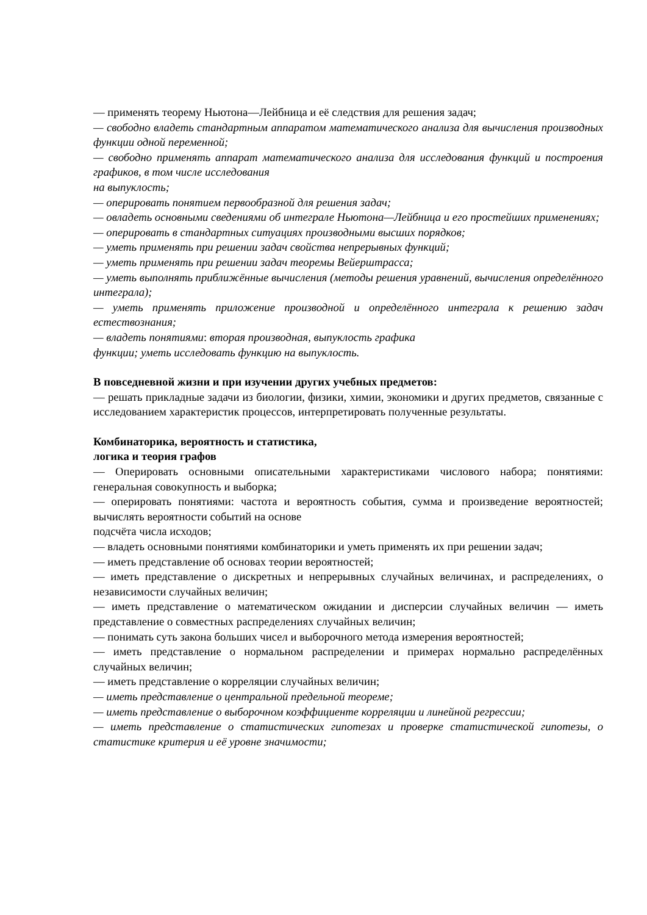— применять теорему Ньютона—Лейбница и её следствия для решения задач;
— свободно владеть стандартным аппаратом математического анализа для вычисления производных функции одной переменной;
— свободно применять аппарат математического анализа для исследования функций и построения графиков, в том числе исследования
на выпуклость;
— оперировать понятием первообразной для решения задач;
— овладеть основными сведениями об интеграле Ньютона—Лейбница и его простейших применениях;
— оперировать в стандартных ситуациях производными высших порядков;
— уметь применять при решении задач свойства непрерывных функций;
— уметь применять при решении задач теоремы Вейерштрасса;
— уметь выполнять приближённые вычисления (методы решения уравнений, вычисления определённого интеграла);
— уметь применять приложение производной и определённого интеграла к решению задач естествознания;
— владеть понятиями: вторая производная, выпуклость графика
функции; уметь исследовать функцию на выпуклость.
В повседневной жизни и при изучении других учебных предметов:
— решать прикладные задачи из биологии, физики, химии, экономики и других предметов, связанные с исследованием характеристик процессов, интерпретировать полученные результаты.
Комбинаторика, вероятность и статистика,
логика и теория графов
— Оперировать основными описательными характеристиками числового набора; понятиями: генеральная совокупность и выборка;
— оперировать понятиями: частота и вероятность события, сумма и произведение вероятностей; вычислять вероятности событий на основе
подсчёта числа исходов;
— владеть основными понятиями комбинаторики и уметь применять их при решении задач;
— иметь представление об основах теории вероятностей;
— иметь представление о дискретных и непрерывных случайных величинах, и распределениях, о независимости случайных величин;
— иметь представление о математическом ожидании и дисперсии случайных величин — иметь представление о совместных распределениях случайных величин;
— понимать суть закона больших чисел и выборочного метода измерения вероятностей;
— иметь представление о нормальном распределении и примерах нормально распределённых случайных величин;
— иметь представление о корреляции случайных величин;
— иметь представление о центральной предельной теореме;
— иметь представление о выборочном коэффициенте корреляции и линейной регрессии;
— иметь представление о статистических гипотезах и проверке статистической гипотезы, о статистике критерия и её уровне значимости;